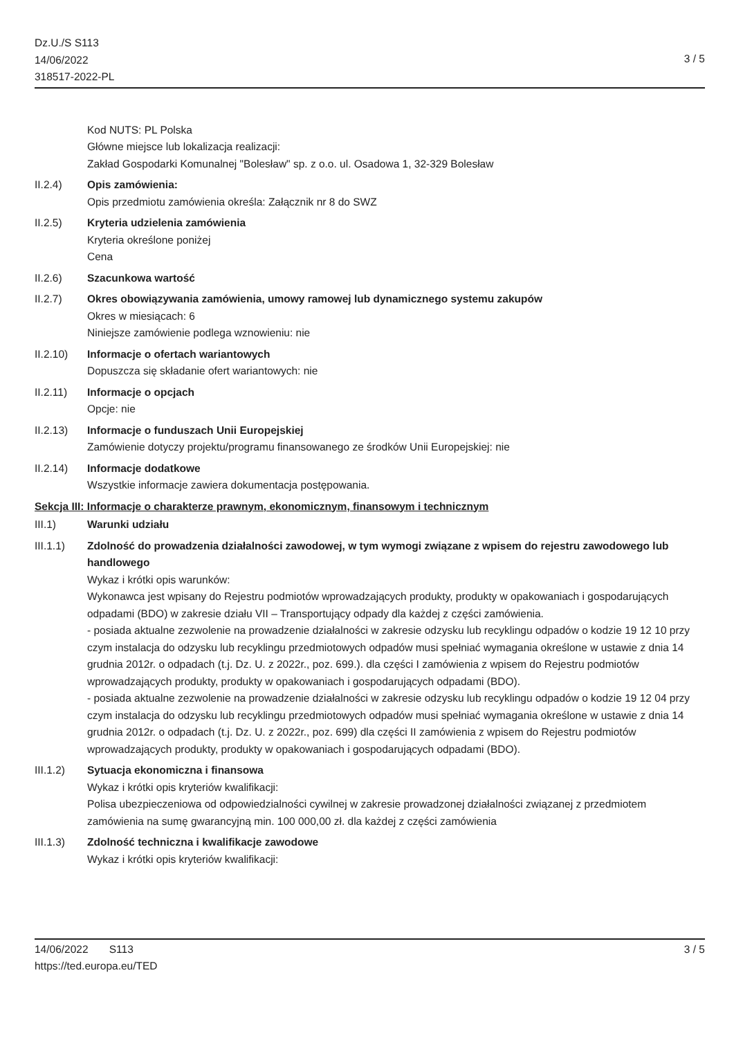Dz.U./S S113
14/06/2022
318517-2022-PL
3 / 5
Kod NUTS: PL Polska
Główne miejsce lub lokalizacja realizacji:
Zakład Gospodarki Komunalnej "Bolesław" sp. z o.o. ul. Osadowa 1, 32-329 Bolesław
II.2.4) Opis zamówienia:
Opis przedmiotu zamówienia określa: Załącznik nr 8 do SWZ
II.2.5) Kryteria udzielenia zamówienia
Kryteria określone poniżej
Cena
II.2.6) Szacunkowa wartość
II.2.7) Okres obowiązywania zamówienia, umowy ramowej lub dynamicznego systemu zakupów
Okres w miesiącach: 6
Niniejsze zamówienie podlega wznowieniu: nie
II.2.10) Informacje o ofertach wariantowych
Dopuszcza się składanie ofert wariantowych: nie
II.2.11) Informacje o opcjach
Opcje: nie
II.2.13) Informacje o funduszach Unii Europejskiej
Zamówienie dotyczy projektu/programu finansowanego ze środków Unii Europejskiej: nie
II.2.14) Informacje dodatkowe
Wszystkie informacje zawiera dokumentacja postępowania.
Sekcja III: Informacje o charakterze prawnym, ekonomicznym, finansowym i technicznym
III.1) Warunki udziału
III.1.1) Zdolność do prowadzenia działalności zawodowej, w tym wymogi związane z wpisem do rejestru zawodowego lub handlowego
Wykaz i krótki opis warunków:
Wykonawca jest wpisany do Rejestru podmiotów wprowadzających produkty, produkty w opakowaniach i gospodarujących odpadami (BDO) w zakresie działu VII – Transportujący odpady dla każdej z części zamówienia.
- posiada aktualne zezwolenie na prowadzenie działalności w zakresie odzysku lub recyklingu odpadów o kodzie 19 12 10 przy czym instalacja do odzysku lub recyklingu przedmiotowych odpadów musi spełniać wymagania określone w ustawie z dnia 14 grudnia 2012r. o odpadach (t.j. Dz. U. z 2022r., poz. 699.). dla części I zamówienia z wpisem do Rejestru podmiotów wprowadzających produkty, produkty w opakowaniach i gospodarujących odpadami (BDO).
- posiada aktualne zezwolenie na prowadzenie działalności w zakresie odzysku lub recyklingu odpadów o kodzie 19 12 04 przy czym instalacja do odzysku lub recyklingu przedmiotowych odpadów musi spełniać wymagania określone w ustawie z dnia 14 grudnia 2012r. o odpadach (t.j. Dz. U. z 2022r., poz. 699) dla części II zamówienia z wpisem do Rejestru podmiotów wprowadzających produkty, produkty w opakowaniach i gospodarujących odpadami (BDO).
III.1.2) Sytuacja ekonomiczna i finansowa
Wykaz i krótki opis kryteriów kwalifikacji:
Polisa ubezpieczeniowa od odpowiedzialności cywilnej w zakresie prowadzonej działalności związanej z przedmiotem zamówienia na sumę gwarancyjną min. 100 000,00 zł. dla każdej z części zamówienia
III.1.3) Zdolność techniczna i kwalifikacje zawodowe
Wykaz i krótki opis kryteriów kwalifikacji:
14/06/2022 S113
https://ted.europa.eu/TED
3 / 5